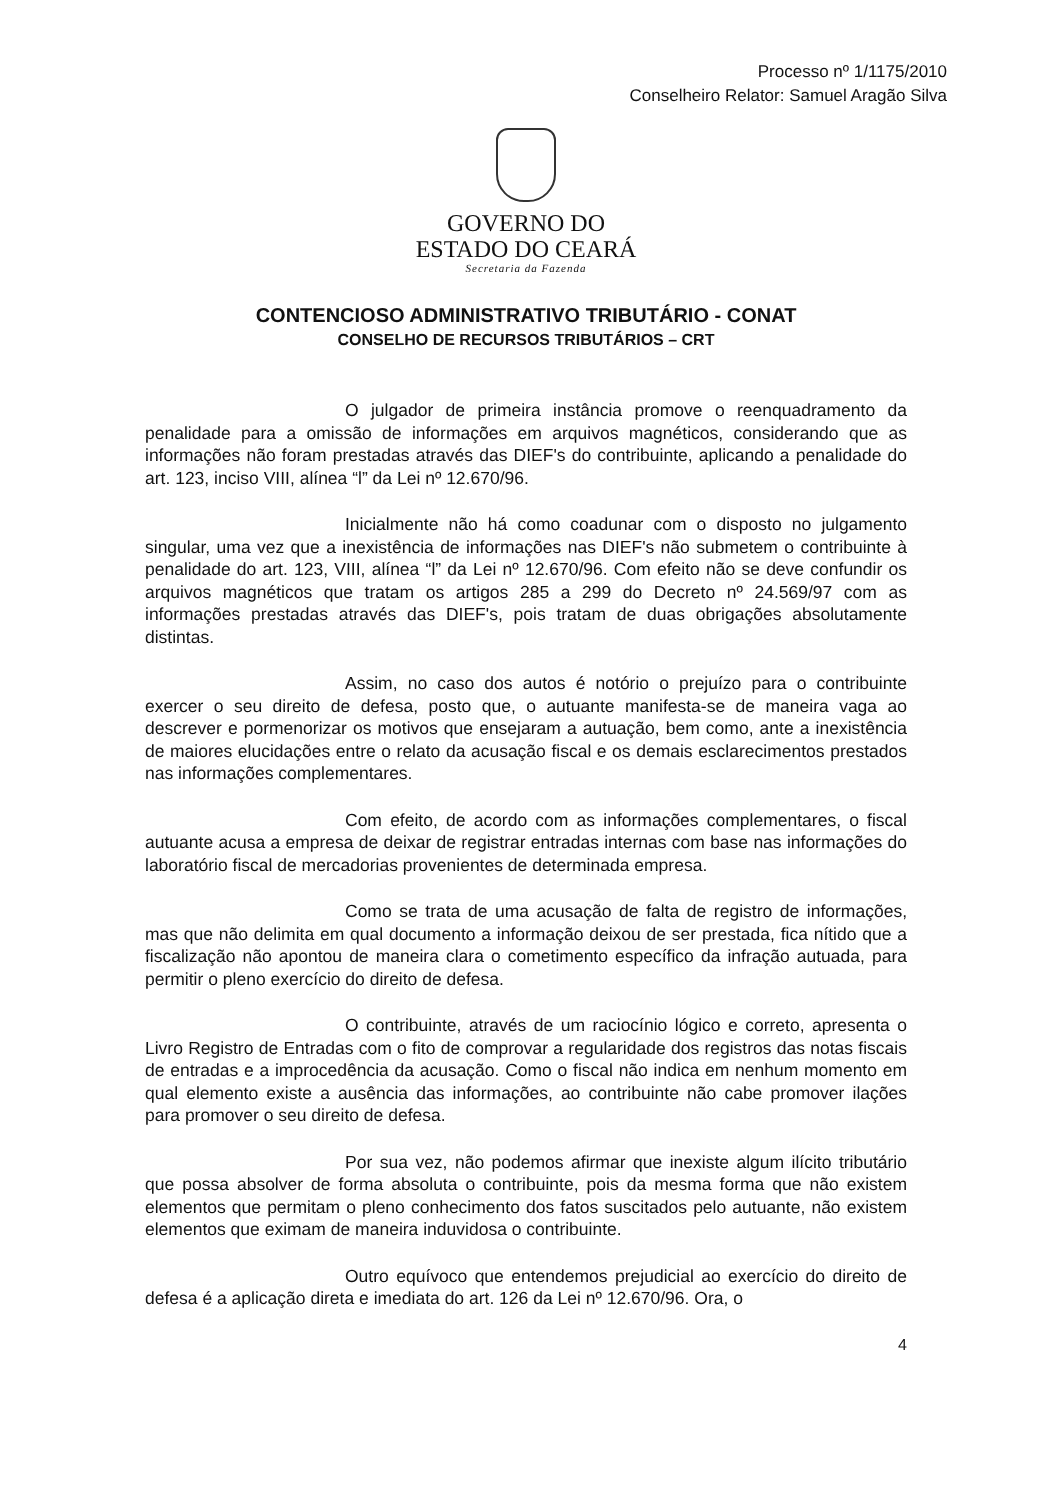Processo nº 1/1175/2010
Conselheiro Relator: Samuel Aragão Silva
GOVERNO DO
ESTADO DO CEARÁ
Secretaria da Fazenda
CONTENCIOSO ADMINISTRATIVO TRIBUTÁRIO - CONAT
CONSELHO DE RECURSOS TRIBUTÁRIOS – CRT
O julgador de primeira instância promove o reenquadramento da penalidade para a omissão de informações em arquivos magnéticos, considerando que as informações não foram prestadas através das DIEF's do contribuinte, aplicando a penalidade do art. 123, inciso VIII, alínea “l” da Lei nº 12.670/96.
Inicialmente não há como coadunar com o disposto no julgamento singular, uma vez que a inexistência de informações nas DIEF's não submetem o contribuinte à penalidade do art. 123, VIII, alínea “l” da Lei nº 12.670/96. Com efeito não se deve confundir os arquivos magnéticos que tratam os artigos 285 a 299 do Decreto nº 24.569/97 com as informações prestadas através das DIEF's, pois tratam de duas obrigações absolutamente distintas.
Assim, no caso dos autos é notório o prejuízo para o contribuinte exercer o seu direito de defesa, posto que, o autuante manifesta-se de maneira vaga ao descrever e pormenorizar os motivos que ensejaram a autuação, bem como, ante a inexistência de maiores elucidações entre o relato da acusação fiscal e os demais esclarecimentos prestados nas informações complementares.
Com efeito, de acordo com as informações complementares, o fiscal autuante acusa a empresa de deixar de registrar entradas internas com base nas informações do laboratório fiscal de mercadorias provenientes de determinada empresa.
Como se trata de uma acusação de falta de registro de informações, mas que não delimita em qual documento a informação deixou de ser prestada, fica nítido que a fiscalização não apontou de maneira clara o cometimento específico da infração autuada, para permitir o pleno exercício do direito de defesa.
O contribuinte, através de um raciocínio lógico e correto, apresenta o Livro Registro de Entradas com o fito de comprovar a regularidade dos registros das notas fiscais de entradas e a improcedência da acusação. Como o fiscal não indica em nenhum momento em qual elemento existe a ausência das informações, ao contribuinte não cabe promover ilações para promover o seu direito de defesa.
Por sua vez, não podemos afirmar que inexiste algum ilícito tributário que possa absolver de forma absoluta o contribuinte, pois da mesma forma que não existem elementos que permitam o pleno conhecimento dos fatos suscitados pelo autuante, não existem elementos que eximam de maneira induvidosa o contribuinte.
Outro equívoco que entendemos prejudicial ao exercício do direito de defesa é a aplicação direta e imediata do art. 126 da Lei nº 12.670/96. Ora, o
4